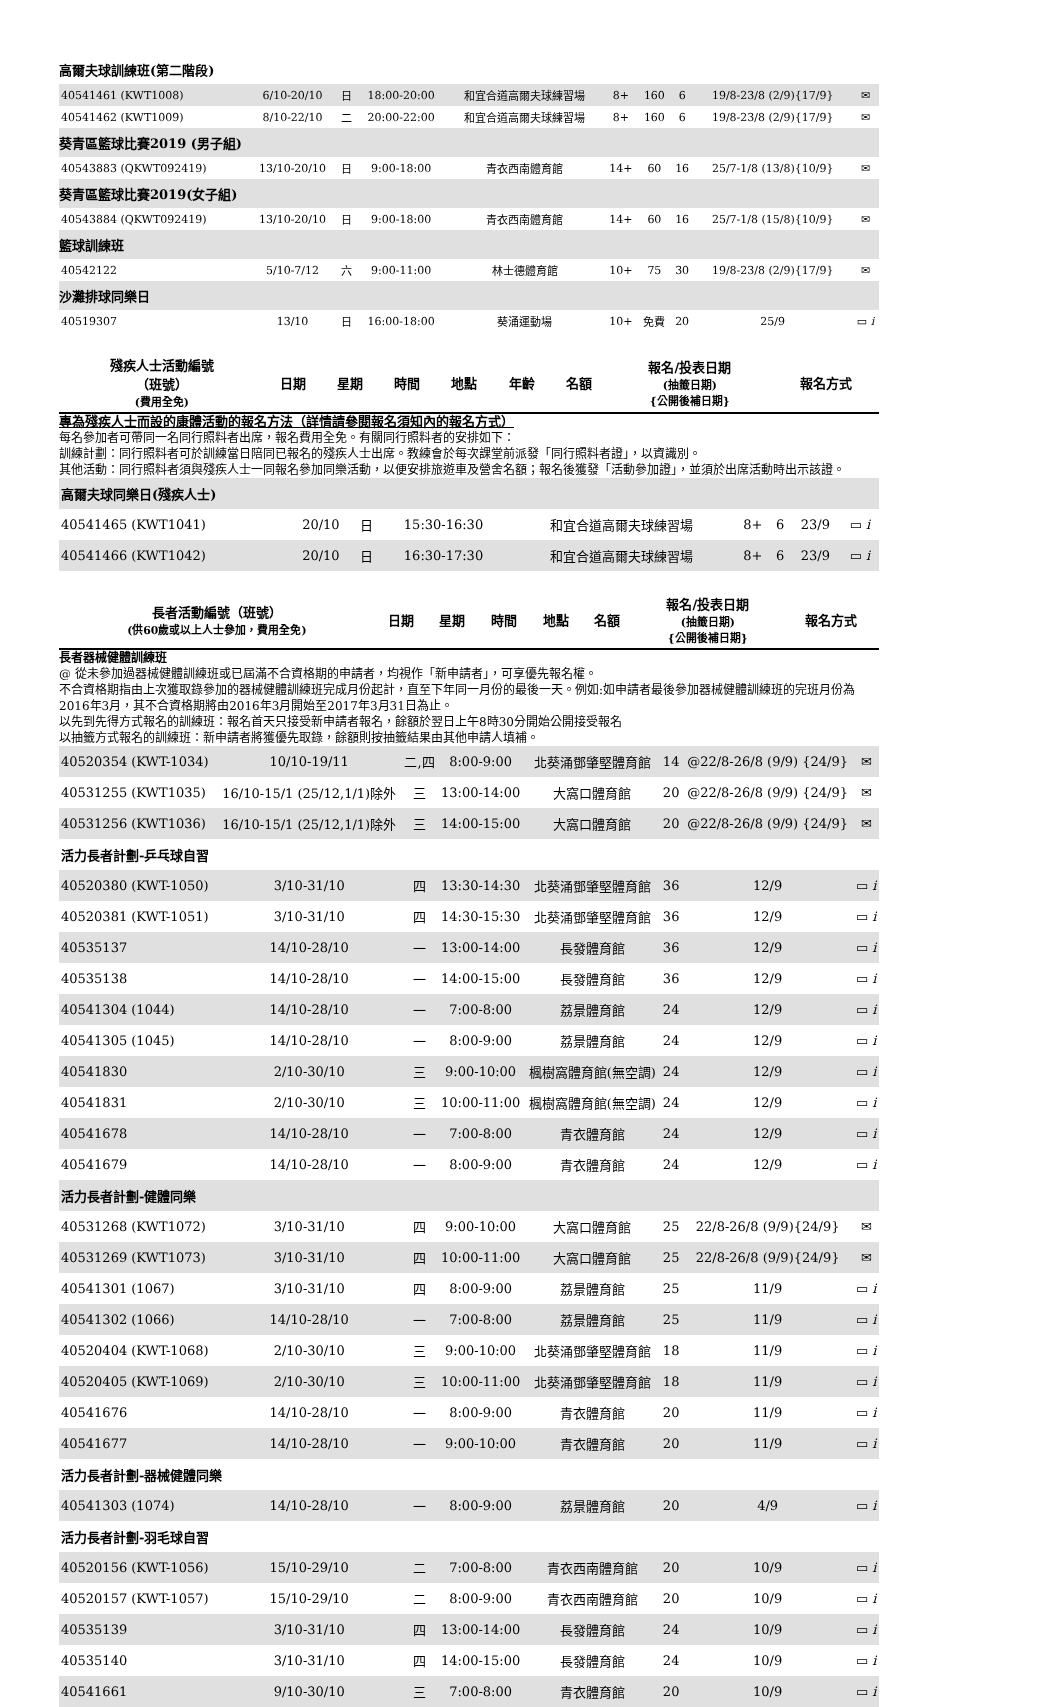| 高爾夫球訓練班(第二階段) | | | | | | | | | |
| 40541461 (KWT1008) | 6/10-20/10 | 日 | 18:00-20:00 | 和宜合道高爾夫球練習場 | 8+ | 160 | 6 | 19/8-23/8 (2/9){17/9} | ✉ |
| 40541462 (KWT1009) | 8/10-22/10 | 二 | 20:00-22:00 | 和宜合道高爾夫球練習場 | 8+ | 160 | 6 | 19/8-23/8 (2/9){17/9} | ✉ |
| 葵青區籃球比賽2019 (男子組) | | | | | | | | | |
| 40543883 (QKWT092419) | 13/10-20/10 | 日 | 9:00-18:00 | 青衣西南體育館 | 14+ | 60 | 16 | 25/7-1/8 (13/8){10/9} | ✉ |
| 葵青區籃球比賽2019(女子組) | | | | | | | | | |
| 40543884 (QKWT092419) | 13/10-20/10 | 日 | 9:00-18:00 | 青衣西南體育館 | 14+ | 60 | 16 | 25/7-1/8 (15/8){10/9} | ✉ |
| 籃球訓練班 | | | | | | | | | |
| 40542122 | 5/10-7/12 | 六 | 9:00-11:00 | 林士德體育館 | 10+ | 75 | 30 | 19/8-23/8 (2/9){17/9} | ✉ |
| 沙灘排球同樂日 | | | | | | | | | |
| 40519307 | 13/10 | 日 | 16:00-18:00 | 葵涌運動場 | 10+ | 免費 | 20 | 25/9 | ▭ i |
| 殘疾人士活動編號 （班號） (費用全免) | 日期 | 星期 | 時間 | 地點 | 年齡 | 名額 | 報名/投表日期 (抽籤日期) {公開後補日期} | 報名方式 |
| --- | --- | --- | --- | --- | --- | --- | --- | --- |
專為殘疾人士而設的康體活動的報名方法（詳情請參閱報名須知內的報名方式）
每名參加者可帶同一名同行照料者出席，報名費用全免。有關同行照料者的安排如下：
訓練計劃：同行照料者可於訓練當日陪同已報名的殘疾人士出席。教練會於每次課堂前派發「同行照料者證」，以資識別。
其他活動：同行照料者須與殘疾人士一同報名參加同樂活動，以便安排旅遊車及營舍名額；報名後獲發「活動參加證」，並須於出席活動時出示該證。
| 高爾夫球同樂日(殘疾人士) | | | | | | | | |
| 40541465 (KWT1041) | 20/10 | 日 | 15:30-16:30 | 和宜合道高爾夫球練習場 | 8+ | 6 | 23/9 | ▭ i |
| 40541466 (KWT1042) | 20/10 | 日 | 16:30-17:30 | 和宜合道高爾夫球練習場 | 8+ | 6 | 23/9 | ▭ i |
| 長者活動編號（班號） (供60歲或以上人士參加，費用全免) | 日期 | 星期 | 時間 | 地點 | 名額 | 報名/投表日期 (抽籤日期) {公開後補日期} | 報名方式 |
| --- | --- | --- | --- | --- | --- | --- | --- |
長者器械健體訓練班
@ 從未參加過器械健體訓練班或已屆滿不合資格期的申請者，均視作「新申請者」，可享優先報名權。
不合資格期指由上次獲取錄參加的器械健體訓練班完成月份起計，直至下年同一月份的最後一天。例如:如申請者最後參加器械健體訓練班的完班月份為2016年3月，其不合資格期將由2016年3月開始至2017年3月31日為止。
以先到先得方式報名的訓練班：報名首天只接受新申請者報名，餘額於翌日上午8時30分開始公開接受報名
以抽籤方式報名的訓練班：新申請者將獲優先取錄，餘額則按抽籤結果由其他申請人填補。
| 40520354 (KWT-1034) | 10/10-19/11 | 二,四 | 8:00-9:00 | 北葵涌鄧肇堅體育館 | 14 | @22/8-26/8 (9/9) {24/9} | ✉ |
| 40531255 (KWT1035) | 16/10-15/1 (25/12,1/1)除外 | 三 | 13:00-14:00 | 大窩口體育館 | 20 | @22/8-26/8 (9/9) {24/9} | ✉ |
| 40531256 (KWT1036) | 16/10-15/1 (25/12,1/1)除外 | 三 | 14:00-15:00 | 大窩口體育館 | 20 | @22/8-26/8 (9/9) {24/9} | ✉ |
| 活力長者計劃-乒乓球自習 | | | | | | | |
| 40520380 (KWT-1050) | 3/10-31/10 | 四 | 13:30-14:30 | 北葵涌鄧肇堅體育館 | 36 | 12/9 | ▭ i |
| 40520381 (KWT-1051) | 3/10-31/10 | 四 | 14:30-15:30 | 北葵涌鄧肇堅體育館 | 36 | 12/9 | ▭ i |
| 40535137 | 14/10-28/10 | 一 | 13:00-14:00 | 長發體育館 | 36 | 12/9 | ▭ i |
| 40535138 | 14/10-28/10 | 一 | 14:00-15:00 | 長發體育館 | 36 | 12/9 | ▭ i |
| 40541304 (1044) | 14/10-28/10 | 一 | 7:00-8:00 | 荔景體育館 | 24 | 12/9 | ▭ i |
| 40541305 (1045) | 14/10-28/10 | 一 | 8:00-9:00 | 荔景體育館 | 24 | 12/9 | ▭ i |
| 40541830 | 2/10-30/10 | 三 | 9:00-10:00 | 楓樹窩體育館(無空調) | 24 | 12/9 | ▭ i |
| 40541831 | 2/10-30/10 | 三 | 10:00-11:00 | 楓樹窩體育館(無空調) | 24 | 12/9 | ▭ i |
| 40541678 | 14/10-28/10 | 一 | 7:00-8:00 | 青衣體育館 | 24 | 12/9 | ▭ i |
| 40541679 | 14/10-28/10 | 一 | 8:00-9:00 | 青衣體育館 | 24 | 12/9 | ▭ i |
| 活力長者計劃-健體同樂 | | | | | | | |
| 40531268 (KWT1072) | 3/10-31/10 | 四 | 9:00-10:00 | 大窩口體育館 | 25 | 22/8-26/8 (9/9){24/9} | ✉ |
| 40531269 (KWT1073) | 3/10-31/10 | 四 | 10:00-11:00 | 大窩口體育館 | 25 | 22/8-26/8 (9/9){24/9} | ✉ |
| 40541301 (1067) | 3/10-31/10 | 四 | 8:00-9:00 | 荔景體育館 | 25 | 11/9 | ▭ i |
| 40541302 (1066) | 14/10-28/10 | 一 | 7:00-8:00 | 荔景體育館 | 25 | 11/9 | ▭ i |
| 40520404 (KWT-1068) | 2/10-30/10 | 三 | 9:00-10:00 | 北葵涌鄧肇堅體育館 | 18 | 11/9 | ▭ i |
| 40520405 (KWT-1069) | 2/10-30/10 | 三 | 10:00-11:00 | 北葵涌鄧肇堅體育館 | 18 | 11/9 | ▭ i |
| 40541676 | 14/10-28/10 | 一 | 8:00-9:00 | 青衣體育館 | 20 | 11/9 | ▭ i |
| 40541677 | 14/10-28/10 | 一 | 9:00-10:00 | 青衣體育館 | 20 | 11/9 | ▭ i |
| 活力長者計劃-器械健體同樂 | | | | | | | |
| 40541303 (1074) | 14/10-28/10 | 一 | 8:00-9:00 | 荔景體育館 | 20 | 4/9 | ▭ i |
| 活力長者計劃-羽毛球自習 | | | | | | | |
| 40520156 (KWT-1056) | 15/10-29/10 | 二 | 7:00-8:00 | 青衣西南體育館 | 20 | 10/9 | ▭ i |
| 40520157 (KWT-1057) | 15/10-29/10 | 二 | 8:00-9:00 | 青衣西南體育館 | 20 | 10/9 | ▭ i |
| 40535139 | 3/10-31/10 | 四 | 13:00-14:00 | 長發體育館 | 24 | 10/9 | ▭ i |
| 40535140 | 3/10-31/10 | 四 | 14:00-15:00 | 長發體育館 | 24 | 10/9 | ▭ i |
| 40541661 | 9/10-30/10 | 三 | 7:00-8:00 | 青衣體育館 | 20 | 10/9 | ▭ i |